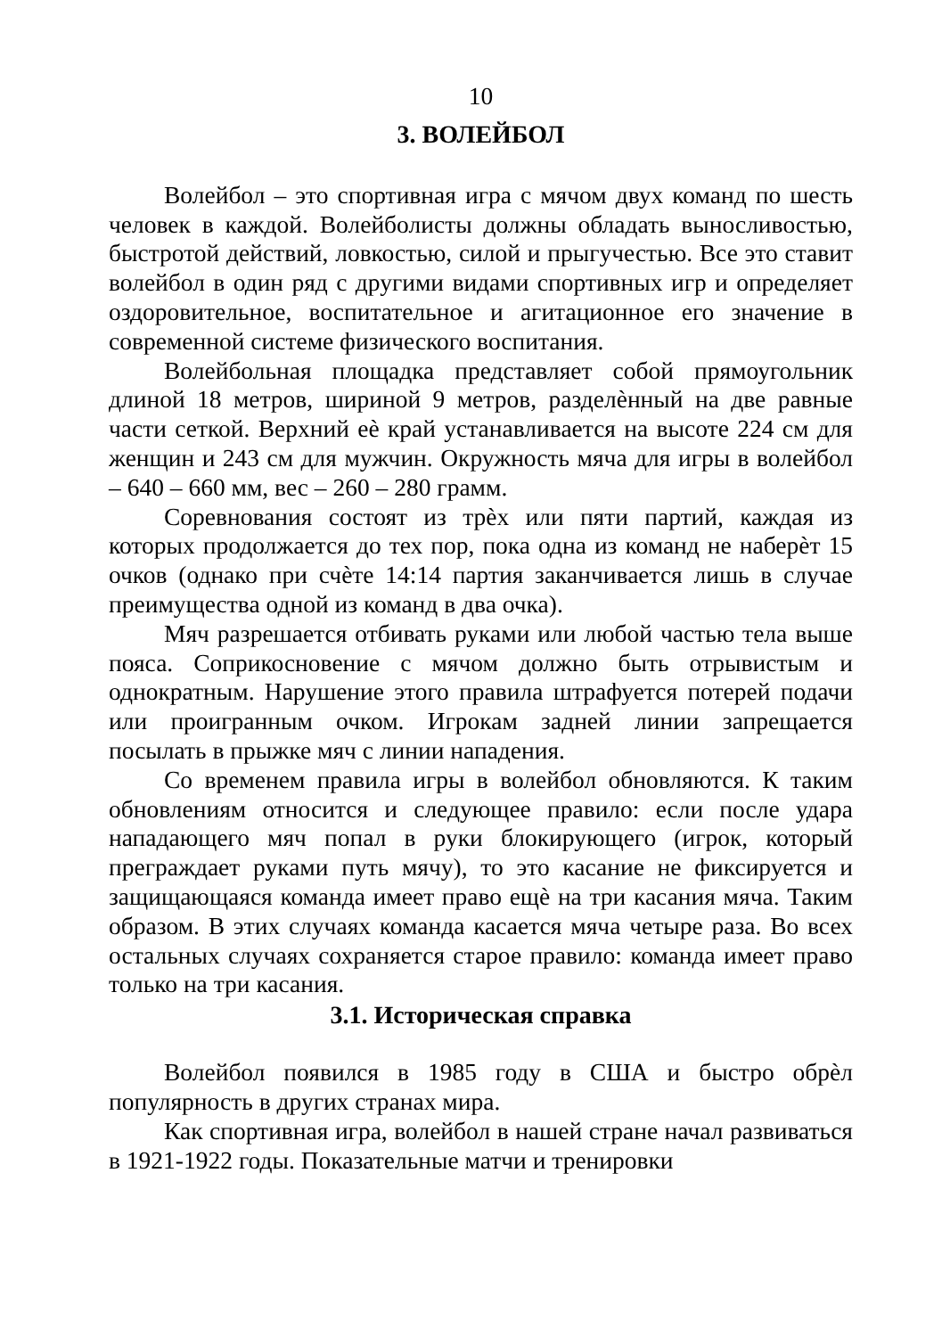10
3. ВОЛЕЙБОЛ
Волейбол – это спортивная игра с мячом двух команд по шесть человек в каждой. Волейболисты должны обладать выносливостью, быстротой действий, ловкостью, силой и прыгучестью. Все это ставит волейбол в один ряд с другими видами спортивных игр и определяет оздоровительное, воспитательное и агитационное его значение в современной системе физического воспитания.
Волейбольная площадка представляет собой прямоугольник длиной 18 метров, шириной 9 метров, разделѐнный на две равные части сеткой. Верхний еѐ край устанавливается на высоте 224 см для женщин и 243 см для мужчин. Окружность мяча для игры в волейбол – 640 – 660 мм, вес – 260 – 280 грамм.
Соревнования состоят из трѐх или пяти партий, каждая из которых продолжается до тех пор, пока одна из команд не наберѐт 15 очков (однако при счѐте 14:14 партия заканчивается лишь в случае преимущества одной из команд в два очка).
Мяч разрешается отбивать руками или любой частью тела выше пояса. Соприкосновение с мячом должно быть отрывистым и однократным. Нарушение этого правила штрафуется потерей подачи или проигранным очком. Игрокам задней линии запрещается посылать в прыжке мяч с линии нападения.
Со временем правила игры в волейбол обновляются. К таким обновлениям относится и следующее правило: если после удара нападающего мяч попал в руки блокирующего (игрок, который преграждает руками путь мячу), то это касание не фиксируется и защищающаяся команда имеет право ещѐ на три касания мяча. Таким образом. В этих случаях команда касается мяча четыре раза. Во всех остальных случаях сохраняется старое правило: команда имеет право только на три касания.
3.1. Историческая справка
Волейбол появился в 1985 году в США и быстро обрѐл популярность в других странах мира.
Как спортивная игра, волейбол в нашей стране начал развиваться в 1921-1922 годы. Показательные матчи и тренировки